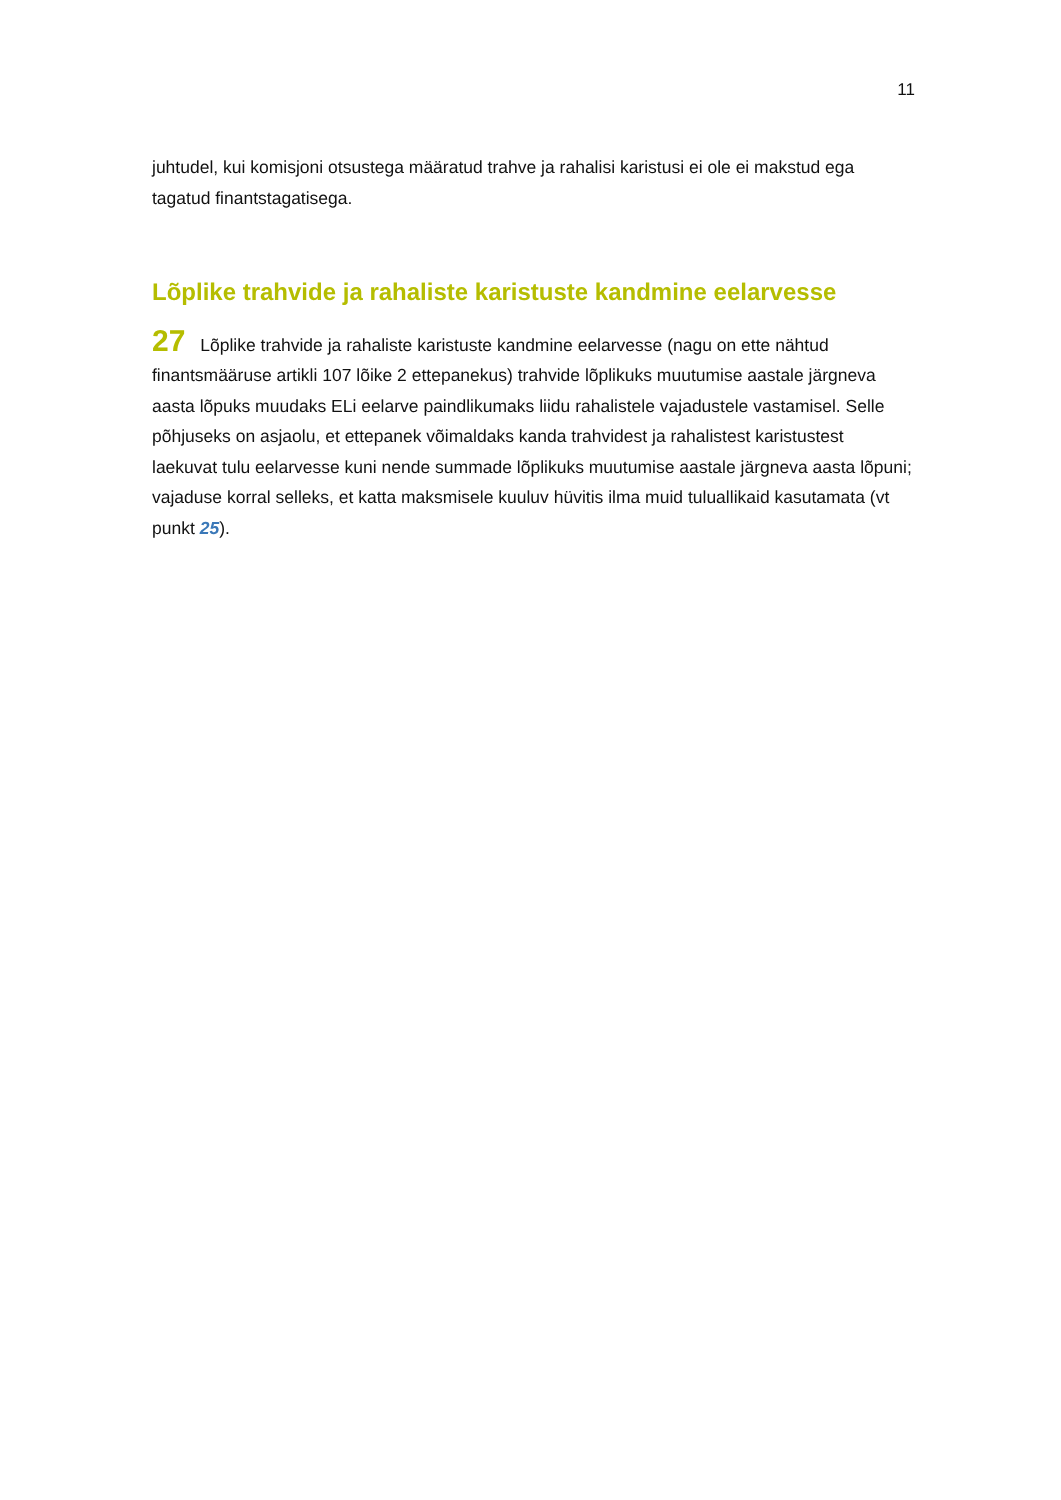11
juhtudel, kui komisjoni otsustega määratud trahve ja rahalisi karistusi ei ole ei makstud ega tagatud finantstagatisega.
Lõplike trahvide ja rahaliste karistuste kandmine eelarvesse
27 Lõplike trahvide ja rahaliste karistuste kandmine eelarvesse (nagu on ette nähtud finantsmääruse artikli 107 lõike 2 ettepanekus) trahvide lõplikuks muutumise aastale järgneva aasta lõpuks muudaks ELi eelarve paindlikumaks liidu rahalistele vajadustele vastamisel. Selle põhjuseks on asjaolu, et ettepanek võimaldaks kanda trahvidest ja rahalistest karistustest laekuvat tulu eelarvesse kuni nende summade lõplikuks muutumise aastale järgneva aasta lõpuni; vajaduse korral selleks, et katta maksmisele kuuluv hüvitis ilma muid tuluallikaid kasutamata (vt punkt 25).